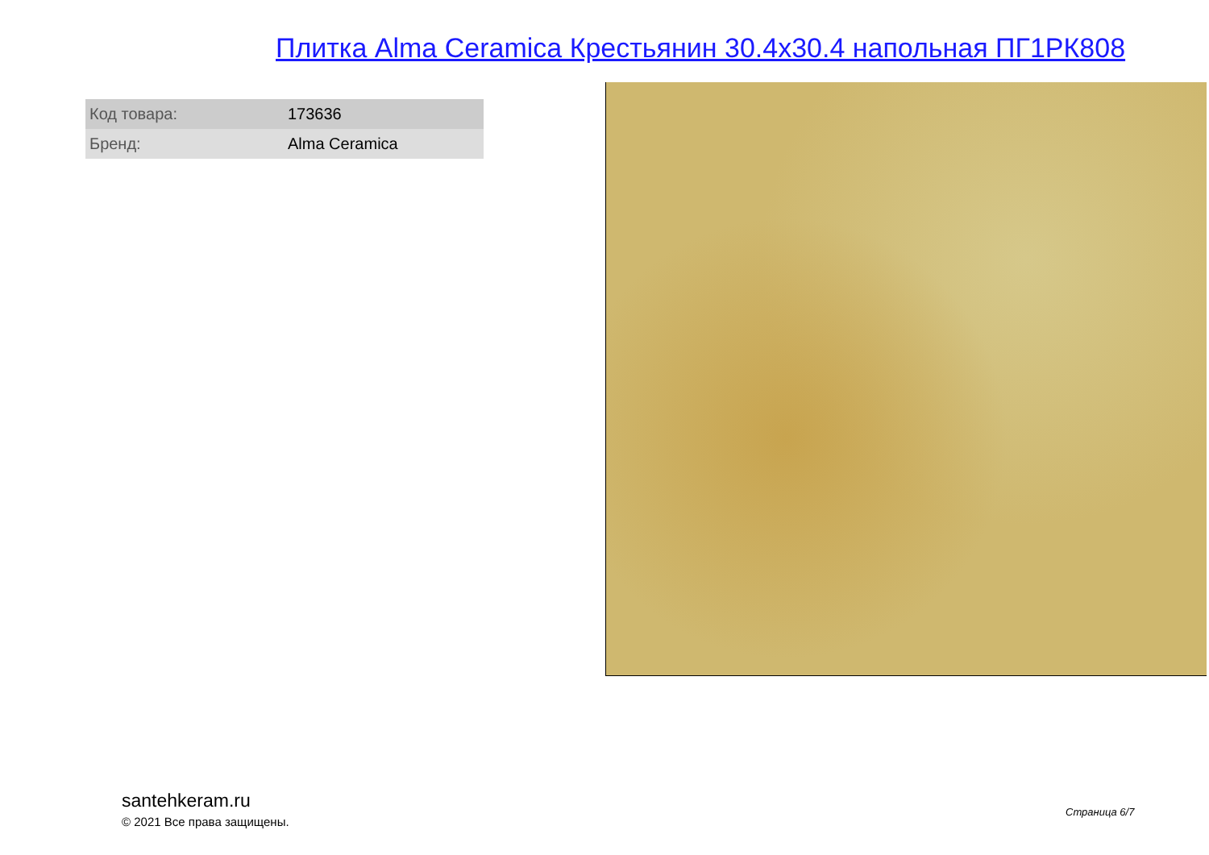Плитка Alma Ceramica Крестьянин 30.4x30.4 напольная ПГ1РК808
| Код товара: | 173636 |
| Бренд: | Alma Ceramica |
santehkeram.ru
© 2021 Все права защищены.
Страница 6/7